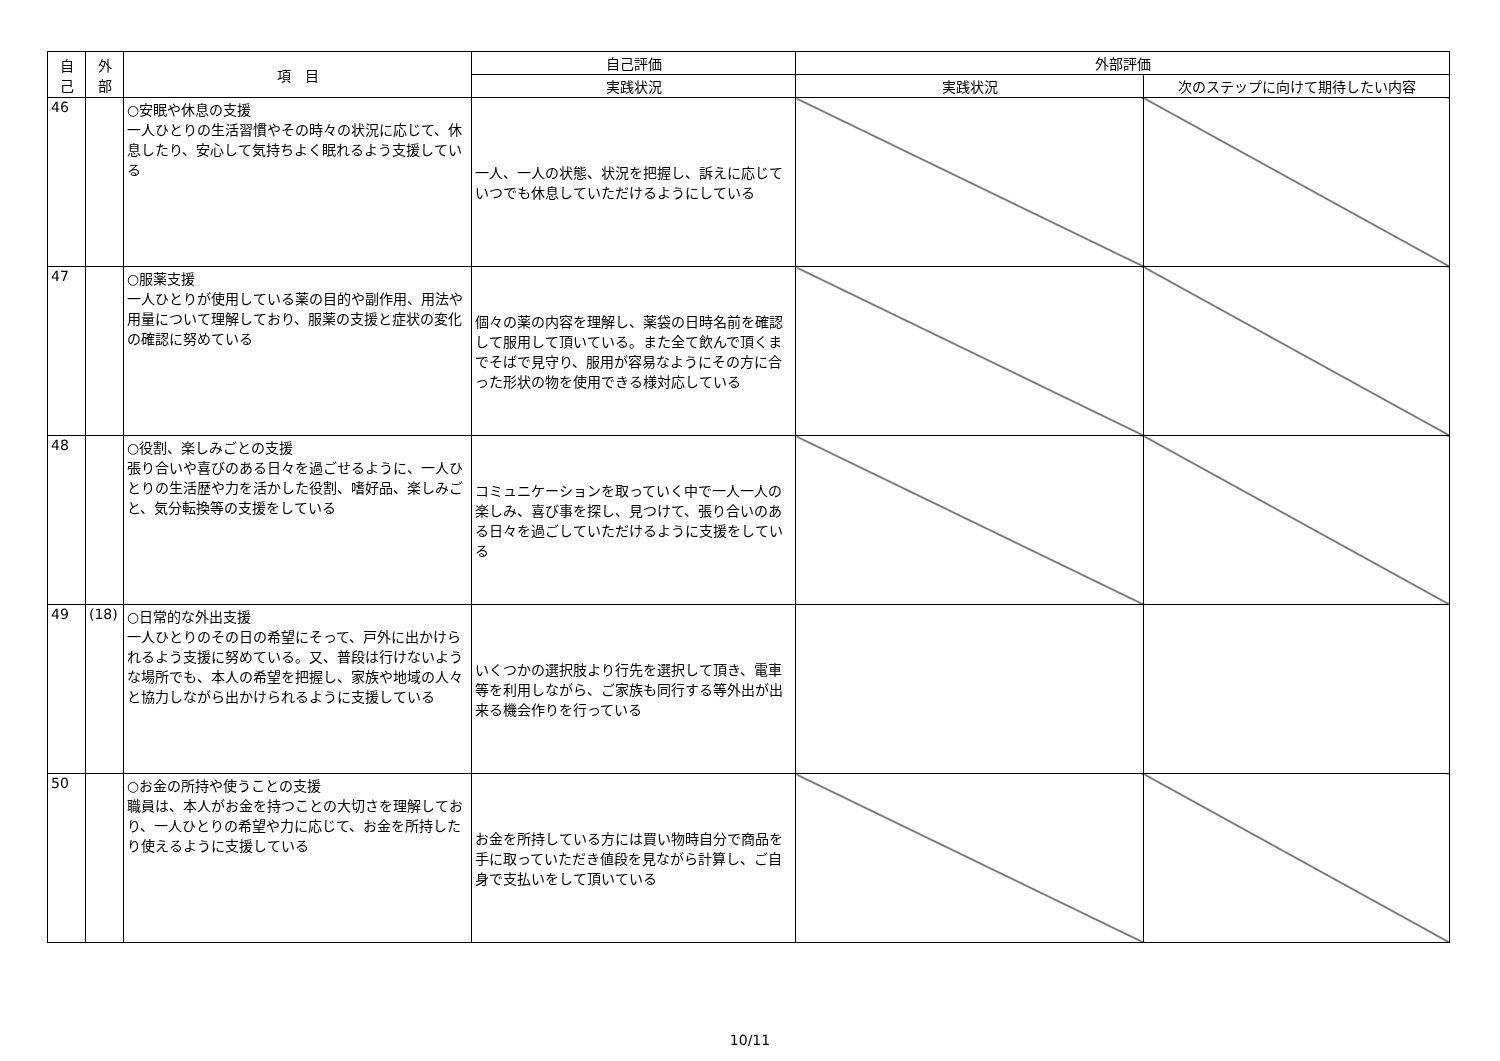| 自 己 | 外 部 | 項 目 | 自己評価 | 外部評価 | |
| --- | --- | --- | --- | --- | --- |
| | | | 実践状況 | 実践状況 | 次のステップに向けて期待したい内容 |
| 46 | | ○安眠や休息の支援 一人ひとりの生活習慣やその時々の状況に応じて、休息したり、安心して気持ちよく眠れるよう支援している | 一人、一人の状態、状況を把握し、訴えに応じていつでも休息していただけるようにしている | | |
| 47 | | ○服薬支援 一人ひとりが使用している薬の目的や副作用、用法や用量について理解しており、服薬の支援と症状の変化の確認に努めている | 個々の薬の内容を理解し、薬袋の日時名前を確認して服用して頂いている。また全て飲んで頂くまでそばで見守り、服用が容易なようにその方に合った形状の物を使用できる様対応している | | |
| 48 | | ○役割、楽しみごとの支援 張り合いや喜びのある日々を過ごせるように、一人ひとりの生活歴や力を活かした役割、嗜好品、楽しみごと、気分転換等の支援をしている | コミュニケーションを取っていく中で一人一人の楽しみ、喜び事を探し、見つけて、張り合いのある日々を過ごしていただけるように支援をしている | | |
| 49 | (18) | ○日常的な外出支援 一人ひとりのその日の希望にそって、戸外に出かけられるよう支援に努めている。又、普段は行けないような場所でも、本人の希望を把握し、家族や地域の人々と協力しながら出かけられるように支援している | いくつかの選択肢より行先を選択して頂き、電車等を利用しながら、ご家族も同行する等外出が出来る機会作りを行っている | | |
| 50 | | ○お金の所持や使うことの支援 職員は、本人がお金を持つことの大切さを理解しており、一人ひとりの希望や力に応じて、お金を所持したり使えるように支援している | お金を所持している方には買い物時自分で商品を手に取っていただき値段を見ながら計算し、ご自身で支払いをして頂いている | | |
10/11